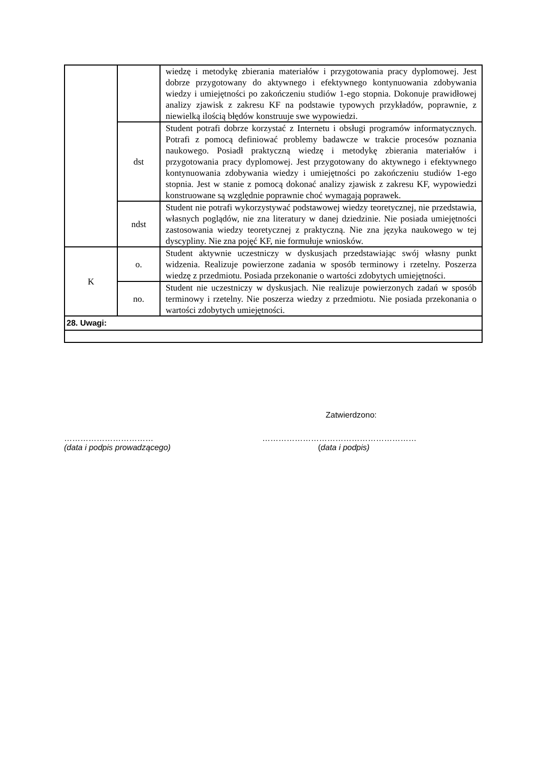| | | wiedzę i metodykę zbierania materiałów i przygotowania pracy dyplomowej. Jest dobrze przygotowany do aktywnego i efektywnego kontynuowania zdobywania wiedzy i umiejętności po zakończeniu studiów 1-ego stopnia. Dokonuje prawidłowej analizy zjawisk z zakresu KF na podstawie typowych przykładów, poprawnie, z niewielką ilością błędów konstruuje swe wypowiedzi. |
| | dst | Student potrafi dobrze korzystać z Internetu i obsługi programów informatycznych. Potrafi z pomocą definiować problemy badawcze w trakcie procesów poznania naukowego. Posiadł praktyczną wiedzę i metodykę zbierania materiałów i przygotowania pracy dyplomowej. Jest przygotowany do aktywnego i efektywnego kontynuowania zdobywania wiedzy i umiejętności po zakończeniu studiów 1-ego stopnia. Jest w stanie z pomocą dokonać analizy zjawisk z zakresu KF, wypowiedzi konstruowane są względnie poprawnie choć wymagają poprawek. |
| | ndst | Student nie potrafi wykorzystywać podstawowej wiedzy teoretycznej, nie przedstawia, własnych poglądów, nie zna literatury w danej dziedzinie. Nie posiada umiejętności zastosowania wiedzy teoretycznej z praktyczną. Nie zna języka naukowego w tej dyscypliny. Nie zna pojęć KF, nie formułuje wniosków. |
| K | o. | Student aktywnie uczestniczy w dyskusjach przedstawiając swój własny punkt widzenia. Realizuje powierzone zadania w sposób terminowy i rzetelny. Poszerza wiedzę z przedmiotu. Posiada przekonanie o wartości zdobytych umiejętności. |
| | no. | Student nie uczestniczy w dyskusjach. Nie realizuje powierzonych zadań w sposób terminowy i rzetelny. Nie poszerza wiedzy z przedmiotu. Nie posiada przekonania o wartości zdobytych umiejętności. |
| 28. Uwagi: | | |
Zatwierdzono:
……………………………
(data i podpis prowadzącego)
…………………………………………………
(data i podpis)